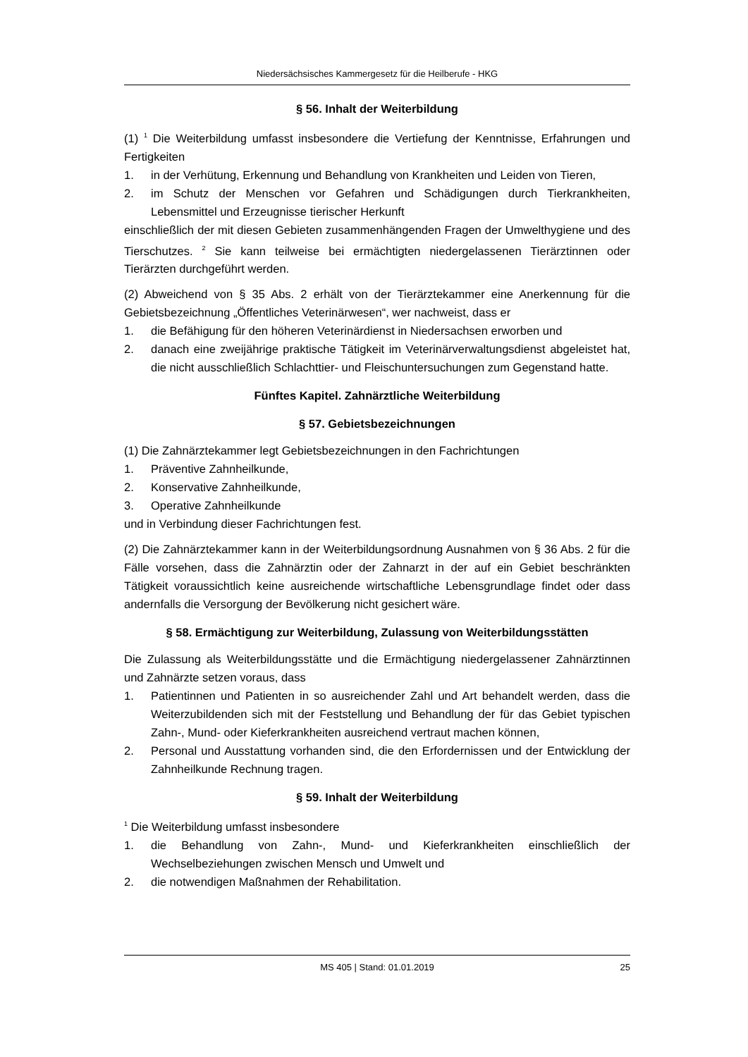Niedersächsisches Kammergesetz für die Heilberufe - HKG
§ 56. Inhalt der Weiterbildung
(1) <sup>1</sup> Die Weiterbildung umfasst insbesondere die Vertiefung der Kenntnisse, Erfahrungen und Fertigkeiten
1. in der Verhütung, Erkennung und Behandlung von Krankheiten und Leiden von Tieren,
2. im Schutz der Menschen vor Gefahren und Schädigungen durch Tierkrankheiten, Lebensmittel und Erzeugnisse tierischer Herkunft
einschließlich der mit diesen Gebieten zusammenhängenden Fragen der Umwelthygiene und des Tierschutzes. <sup>2</sup> Sie kann teilweise bei ermächtigten niedergelassenen Tierärztinnen oder Tierärzten durchgeführt werden.
(2) Abweichend von § 35 Abs. 2 erhält von der Tierärztekammer eine Anerkennung für die Gebietsbezeichnung „Öffentliches Veterinärwesen“, wer nachweist, dass er
1. die Befähigung für den höheren Veterinärdienst in Niedersachsen erworben und
2. danach eine zweijährige praktische Tätigkeit im Veterinärverwaltungsdienst abgeleistet hat, die nicht ausschließlich Schlachttier- und Fleischuntersuchungen zum Gegenstand hatte.
Fünftes Kapitel. Zahnärztliche Weiterbildung
§ 57. Gebietsbezeichnungen
(1) Die Zahnärztekammer legt Gebietsbezeichnungen in den Fachrichtungen
1. Präventive Zahnheilkunde,
2. Konservative Zahnheilkunde,
3. Operative Zahnheilkunde
und in Verbindung dieser Fachrichtungen fest.
(2) Die Zahnärztekammer kann in der Weiterbildungsordnung Ausnahmen von § 36 Abs. 2 für die Fälle vorsehen, dass die Zahnärztin oder der Zahnarzt in der auf ein Gebiet beschränkten Tätigkeit voraussichtlich keine ausreichende wirtschaftliche Lebensgrundlage findet oder dass andernfalls die Versorgung der Bevölkerung nicht gesichert wäre.
§ 58. Ermächtigung zur Weiterbildung, Zulassung von Weiterbildungsstätten
Die Zulassung als Weiterbildungsstätte und die Ermächtigung niedergelassener Zahnärztinnen und Zahnärzte setzen voraus, dass
1. Patientinnen und Patienten in so ausreichender Zahl und Art behandelt werden, dass die Weiterzubildenden sich mit der Feststellung und Behandlung der für das Gebiet typischen Zahn-, Mund- oder Kieferkrankheiten ausreichend vertraut machen können,
2. Personal und Ausstattung vorhanden sind, die den Erfordernissen und der Entwicklung der Zahnheilkunde Rechnung tragen.
§ 59. Inhalt der Weiterbildung
<sup>1</sup> Die Weiterbildung umfasst insbesondere
1. die Behandlung von Zahn-, Mund- und Kieferkrankheiten einschließlich der Wechselbeziehungen zwischen Mensch und Umwelt und
2. die notwendigen Maßnahmen der Rehabilitation.
MS 405 | Stand: 01.01.2019 25